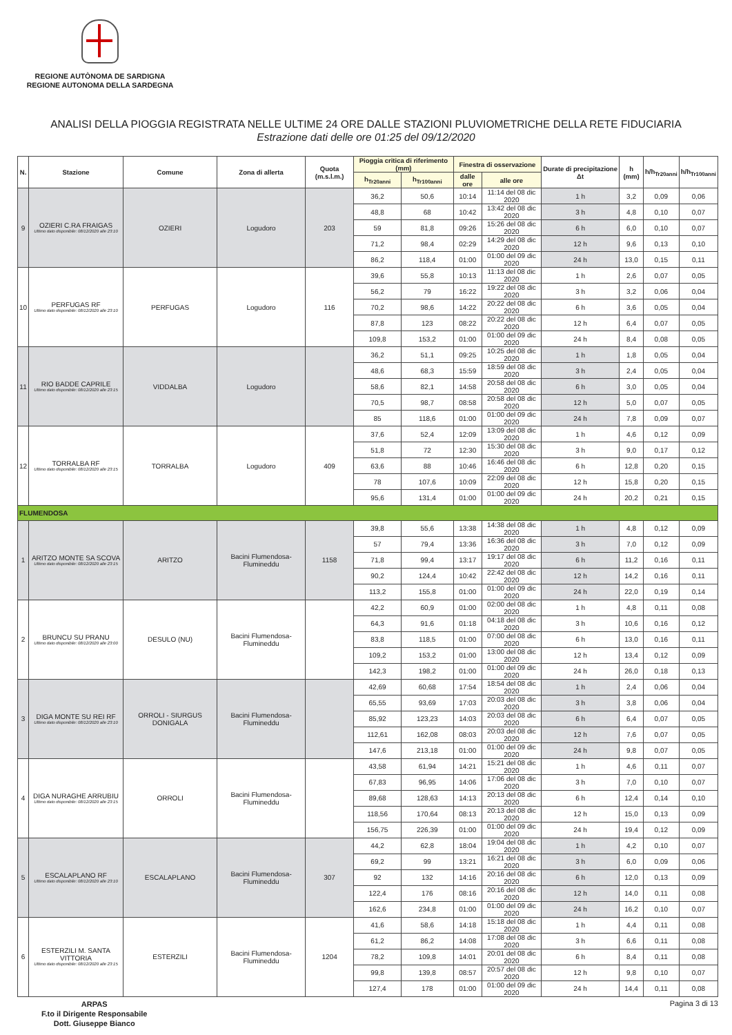REGIONE AUTÒNOMA DE SARDIGNA
REGIONE AUTONOMA DELLA SARDEGNA
ANALISI DELLA PIOGGIA REGISTRATA NELLE ULTIME 24 ORE DALLE STAZIONI PLUVIOMETRICHE DELLA RETE FIDUCIARIA
Estrazione dati delle ore 01:25 del 09/12/2020
| N. | Stazione | Comune | Zona di allerta | Quota (m.s.l.m.) | Pioggia critica di riferimento (mm) | | Finestra di osservazione | | Durate di precipitazione Δt | h (mm) | h/h<sub>Tr20anni</sub> | h/h<sub>Tr100anni</sub> |
| --- | --- | --- | --- | --- | --- | --- | --- | --- | --- | --- | --- | --- |
| | | | | | h<sub>Tr20anni</sub> | h<sub>Tr100anni</sub> | dalle ore | alle ore | | | | |
| 9 | OZIERI C.RA FRAIGAS Ultimo dato disponibile: 08/12/2020 alle 23:10 | OZIERI | Logudoro | 203 | 36,2 | 50,6 | 10:14 | 11:14 del 08 dic 2020 | 1 h | 3,2 | 0,09 | 0,06 |
| | | | | | 48,8 | 68 | 10:42 | 13:42 del 08 dic 2020 | 3 h | 4,8 | 0,10 | 0,07 |
| | | | | | 59 | 81,8 | 09:26 | 15:26 del 08 dic 2020 | 6 h | 6,0 | 0,10 | 0,07 |
| | | | | | 71,2 | 98,4 | 02:29 | 14:29 del 08 dic 2020 | 12 h | 9,6 | 0,13 | 0,10 |
| | | | | | 86,2 | 118,4 | 01:00 | 01:00 del 09 dic 2020 | 24 h | 13,0 | 0,15 | 0,11 |
| 10 | PERFUGAS RF Ultimo dato disponibile: 08/12/2020 alle 23:10 | PERFUGAS | Logudoro | 116 | 39,6 | 55,8 | 10:13 | 11:13 del 08 dic 2020 | 1 h | 2,6 | 0,07 | 0,05 |
| | | | | | 56,2 | 79 | 16:22 | 19:22 del 08 dic 2020 | 3 h | 3,2 | 0,06 | 0,04 |
| | | | | | 70,2 | 98,6 | 14:22 | 20:22 del 08 dic 2020 | 6 h | 3,6 | 0,05 | 0,04 |
| | | | | | 87,8 | 123 | 08:22 | 20:22 del 08 dic 2020 | 12 h | 6,4 | 0,07 | 0,05 |
| | | | | | 109,8 | 153,2 | 01:00 | 01:00 del 09 dic 2020 | 24 h | 8,4 | 0,08 | 0,05 |
| 11 | RIO BADDE CAPRILE Ultimo dato disponibile: 08/12/2020 alle 23:15 | VIDDALBA | Logudoro | | 36,2 | 51,1 | 09:25 | 10:25 del 08 dic 2020 | 1 h | 1,8 | 0,05 | 0,04 |
| | | | | | 48,6 | 68,3 | 15:59 | 18:59 del 08 dic 2020 | 3 h | 2,4 | 0,05 | 0,04 |
| | | | | | 58,6 | 82,1 | 14:58 | 20:58 del 08 dic 2020 | 6 h | 3,0 | 0,05 | 0,04 |
| | | | | | 70,5 | 98,7 | 08:58 | 20:58 del 08 dic 2020 | 12 h | 5,0 | 0,07 | 0,05 |
| | | | | | 85 | 118,6 | 01:00 | 01:00 del 09 dic 2020 | 24 h | 7,8 | 0,09 | 0,07 |
| 12 | TORRALBA RF Ultimo dato disponibile: 08/12/2020 alle 23:15 | TORRALBA | Logudoro | 409 | 37,6 | 52,4 | 12:09 | 13:09 del 08 dic 2020 | 1 h | 4,6 | 0,12 | 0,09 |
| | | | | | 51,8 | 72 | 12:30 | 15:30 del 08 dic 2020 | 3 h | 9,0 | 0,17 | 0,12 |
| | | | | | 63,6 | 88 | 10:46 | 16:46 del 08 dic 2020 | 6 h | 12,8 | 0,20 | 0,15 |
| | | | | | 78 | 107,6 | 10:09 | 22:09 del 08 dic 2020 | 12 h | 15,8 | 0,20 | 0,15 |
| | | | | | 95,6 | 131,4 | 01:00 | 01:00 del 09 dic 2020 | 24 h | 20,2 | 0,21 | 0,15 |
| FLUMENDOSA | | | | | | | | | | | | |
| 1 | ARITZO MONTE SA SCOVA Ultimo dato disponibile: 08/12/2020 alle 23:15 | ARITZO | Bacini Flumendosa-Flumineddu | 1158 | 39,8 | 55,6 | 13:38 | 14:38 del 08 dic 2020 | 1 h | 4,8 | 0,12 | 0,09 |
| | | | | | 57 | 79,4 | 13:36 | 16:36 del 08 dic 2020 | 3 h | 7,0 | 0,12 | 0,09 |
| | | | | | 71,8 | 99,4 | 13:17 | 19:17 del 08 dic 2020 | 6 h | 11,2 | 0,16 | 0,11 |
| | | | | | 90,2 | 124,4 | 10:42 | 22:42 del 08 dic 2020 | 12 h | 14,2 | 0,16 | 0,11 |
| | | | | | 113,2 | 155,8 | 01:00 | 01:00 del 09 dic 2020 | 24 h | 22,0 | 0,19 | 0,14 |
| 2 | BRUNCU SU PRANU Ultimo dato disponibile: 08/12/2020 alle 23:00 | DESULO (NU) | Bacini Flumendosa-Flumineddu | | 42,2 | 60,9 | 01:00 | 02:00 del 08 dic 2020 | 1 h | 4,8 | 0,11 | 0,08 |
| | | | | | 64,3 | 91,6 | 01:18 | 04:18 del 08 dic 2020 | 3 h | 10,6 | 0,16 | 0,12 |
| | | | | | 83,8 | 118,5 | 01:00 | 07:00 del 08 dic 2020 | 6 h | 13,0 | 0,16 | 0,11 |
| | | | | | 109,2 | 153,2 | 01:00 | 13:00 del 08 dic 2020 | 12 h | 13,4 | 0,12 | 0,09 |
| | | | | | 142,3 | 198,2 | 01:00 | 01:00 del 09 dic 2020 | 24 h | 26,0 | 0,18 | 0,13 |
| 3 | DIGA MONTE SU REI RF Ultimo dato disponibile: 08/12/2020 alle 23:10 | ORROLI - SIURGUS DONIGALA | Bacini Flumendosa-Flumineddu | | 42,69 | 60,68 | 17:54 | 18:54 del 08 dic 2020 | 1 h | 2,4 | 0,06 | 0,04 |
| | | | | | 65,55 | 93,69 | 17:03 | 20:03 del 08 dic 2020 | 3 h | 3,8 | 0,06 | 0,04 |
| | | | | | 85,92 | 123,23 | 14:03 | 20:03 del 08 dic 2020 | 6 h | 6,4 | 0,07 | 0,05 |
| | | | | | 112,61 | 162,08 | 08:03 | 20:03 del 08 dic 2020 | 12 h | 7,6 | 0,07 | 0,05 |
| | | | | | 147,6 | 213,18 | 01:00 | 01:00 del 09 dic 2020 | 24 h | 9,8 | 0,07 | 0,05 |
| 4 | DIGA NURAGHE ARRUBIU Ultimo dato disponibile: 08/12/2020 alle 23:15 | ORROLI | Bacini Flumendosa-Flumineddu | | 43,58 | 61,94 | 14:21 | 15:21 del 08 dic 2020 | 1 h | 4,6 | 0,11 | 0,07 |
| | | | | | 67,83 | 96,95 | 14:06 | 17:06 del 08 dic 2020 | 3 h | 7,0 | 0,10 | 0,07 |
| | | | | | 89,68 | 128,63 | 14:13 | 20:13 del 08 dic 2020 | 6 h | 12,4 | 0,14 | 0,10 |
| | | | | | 118,56 | 170,64 | 08:13 | 20:13 del 08 dic 2020 | 12 h | 15,0 | 0,13 | 0,09 |
| | | | | | 156,75 | 226,39 | 01:00 | 01:00 del 09 dic 2020 | 24 h | 19,4 | 0,12 | 0,09 |
| 5 | ESCALAPLANO RF Ultimo dato disponibile: 08/12/2020 alle 23:10 | ESCALAPLANO | Bacini Flumendosa-Flumineddu | 307 | 44,2 | 62,8 | 18:04 | 19:04 del 08 dic 2020 | 1 h | 4,2 | 0,10 | 0,07 |
| | | | | | 69,2 | 99 | 13:21 | 16:21 del 08 dic 2020 | 3 h | 6,0 | 0,09 | 0,06 |
| | | | | | 92 | 132 | 14:16 | 20:16 del 08 dic 2020 | 6 h | 12,0 | 0,13 | 0,09 |
| | | | | | 122,4 | 176 | 08:16 | 20:16 del 08 dic 2020 | 12 h | 14,0 | 0,11 | 0,08 |
| | | | | | 162,6 | 234,8 | 01:00 | 01:00 del 09 dic 2020 | 24 h | 16,2 | 0,10 | 0,07 |
| 6 | ESTERZILI M. SANTA VITTORIA Ultimo dato disponibile: 08/12/2020 alle 23:15 | ESTERZILI | Bacini Flumendosa-Flumineddu | 1204 | 41,6 | 58,6 | 14:18 | 15:18 del 08 dic 2020 | 1 h | 4,4 | 0,11 | 0,08 |
| | | | | | 61,2 | 86,2 | 14:08 | 17:08 del 08 dic 2020 | 3 h | 6,6 | 0,11 | 0,08 |
| | | | | | 78,2 | 109,8 | 14:01 | 20:01 del 08 dic 2020 | 6 h | 8,4 | 0,11 | 0,08 |
| | | | | | 99,8 | 139,8 | 08:57 | 20:57 del 08 dic 2020 | 12 h | 9,8 | 0,10 | 0,07 |
| | | | | | 127,4 | 178 | 01:00 | 01:00 del 09 dic 2020 | 24 h | 14,4 | 0,11 | 0,08 |
ARPAS
F.to il Dirigente Responsabile
Dott. Giuseppe Bianco
Pagina 3 di 13